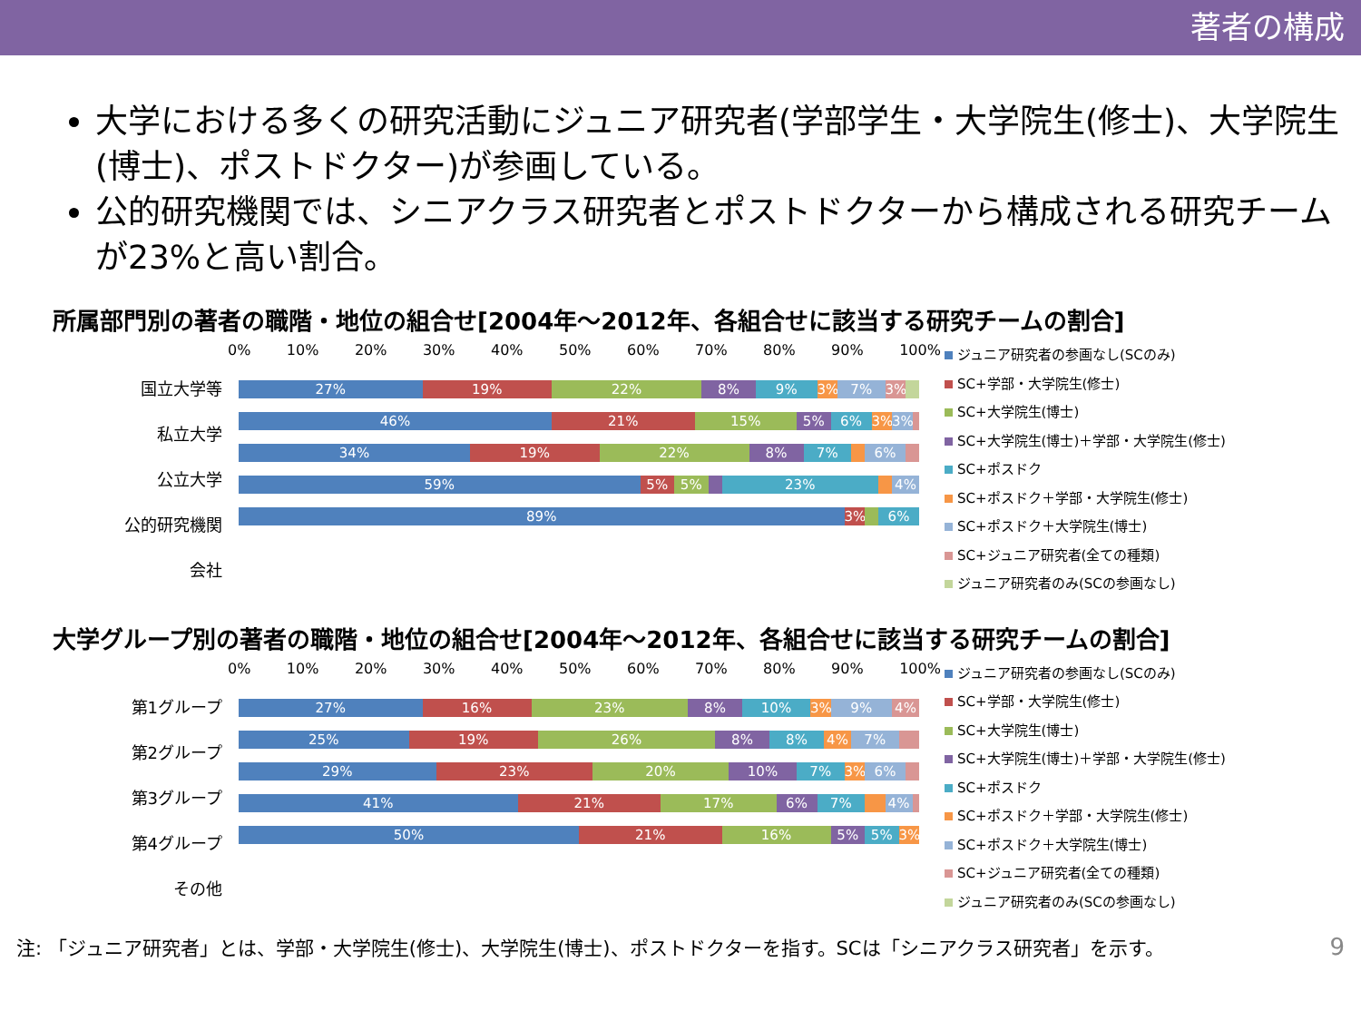著者の構成
大学における多くの研究活動にジュニア研究者(学部学生・大学院生(修士)、大学院生(博士)、ポストドクター)が参画している。
公的研究機関では、シニアクラス研究者とポストドクターから構成される研究チームが23%と高い割合。
所属部門別の著者の職階・地位の組合せ[2004年～2012年、各組合せに該当する研究チームの割合]
国立大学等
私立大学
公立大学
公的研究機関
会社
0% 10% 20% 30% 40% 50% 60% 70% 80% 90% 100%
27% 19% 22% 8% 9% 3% 7% 3%
46% 21% 15% 5% 6% 3% 3%
34% 19% 22% 8% 7% 6%
59% 5% 5% 23% 4%
89% 3% 6%
ジュニア研究者の参画なし(SCのみ)
SC+学部・大学院生(修士)
SC+大学院生(博士)
SC+大学院生(博士)＋学部・大学院生(修士)
SC+ポスドク
SC+ポスドク＋学部・大学院生(修士)
SC+ポスドク＋大学院生(博士)
SC+ジュニア研究者(全ての種類)
ジュニア研究者のみ(SCの参画なし)
大学グループ別の著者の職階・地位の組合せ[2004年～2012年、各組合せに該当する研究チームの割合]
第1グループ
第2グループ
第3グループ
第4グループ
その他
0% 10% 20% 30% 40% 50% 60% 70% 80% 90% 100%
27% 16% 23% 8% 10% 3% 9% 4%
25% 19% 26% 8% 8% 4% 7%
29% 23% 20% 10% 7% 3% 6%
41% 21% 17% 6% 7% 4%
50% 21% 16% 5% 5% 3%
ジュニア研究者の参画なし(SCのみ)
SC+学部・大学院生(修士)
SC+大学院生(博士)
SC+大学院生(博士)＋学部・大学院生(修士)
SC+ポスドク
SC+ポスドク＋学部・大学院生(修士)
SC+ポスドク＋大学院生(博士)
SC+ジュニア研究者(全ての種類)
ジュニア研究者のみ(SCの参画なし)
注: 「ジュニア研究者」とは、学部・大学院生(修士)、大学院生(博士)、ポストドクターを指す。SCは「シニアクラス研究者」を示す。 9